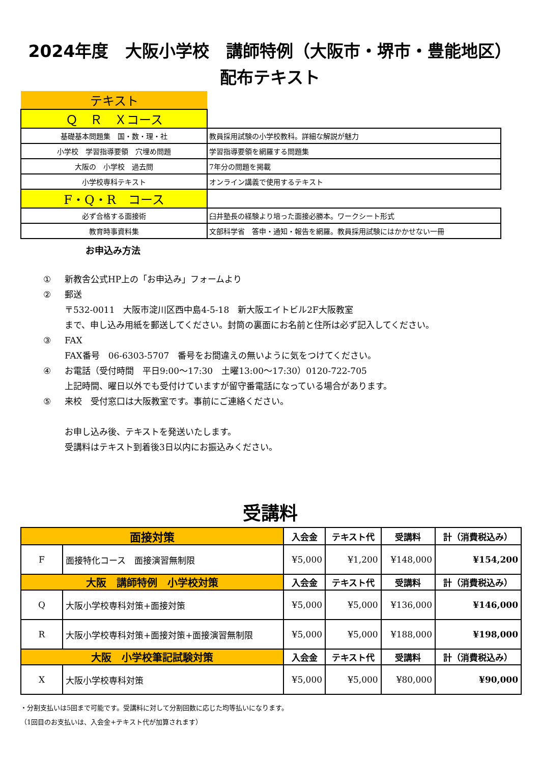2024年度　大阪小学校　講師特例（大阪市・堺市・豊能地区）
配布テキスト
| テキスト | |
| Ｑ Ｒ Ｘコース | |
| 基礎基本問題集 国・数・理・社 | 教員採用試験の小学校教科。詳細な解説が魅力 |
| 小学校 学習指導要領 穴埋め問題 | 学習指導要領を網羅する問題集 |
| 大阪の 小学校 過去問 | 7年分の問題を掲載 |
| 小学校専科テキスト | オンライン講義で使用するテキスト |
| F・Q・R コース | |
| 必ず合格する面接術 | 臼井塾長の経験より培った面接必勝本。ワークシート形式 |
| 教育時事資料集 | 文部科学省 答申・通知・報告を網羅。教員採用試験にはかかせない一冊 |
お申込み方法
① 新教舎公式HP上の「お申込み」フォームより
② 郵送
〒532-0011　大阪市淀川区西中島4-5-18　新大阪エイトビル2F大阪教室
まで、申し込み用紙を郵送してください。封筒の裏面にお名前と住所は必ず記入してください。
③ FAX
FAX番号　06-6303-5707　番号をお間違えの無いように気をつけてください。
④ お電話（受付時間　平日9:00～17:30　土曜13:00～17:30）0120-722-705
上記時間、曜日以外でも受付けていますが留守番電話になっている場合があります。
⑤ 来校　受付窓口は大阪教室です。事前にご連絡ください。
お申し込み後、テキストを発送いたします。
受講料はテキスト到着後3日以内にお振込みください。
受講料
| 面接対策 | | 入会金 | テキスト代 | 受講料 | 計（消費税込み） |
| F | 面接特化コース 面接演習無制限 | ¥5,000 | ¥1,200 | ¥148,000 | ¥154,200 |
| 大阪 講師特例 小学校対策 | | 入会金 | テキスト代 | 受講料 | 計（消費税込み） |
| Q | 大阪小学校専科対策+面接対策 | ¥5,000 | ¥5,000 | ¥136,000 | ¥146,000 |
| R | 大阪小学校専科対策+面接対策+面接演習無制限 | ¥5,000 | ¥5,000 | ¥188,000 | ¥198,000 |
| 大阪 小学校筆記試験対策 | | 入会金 | テキスト代 | 受講料 | 計（消費税込み） |
| X | 大阪小学校専科対策 | ¥5,000 | ¥5,000 | ¥80,000 | ¥90,000 |
・分割支払いは5回まで可能です。受講料に対して分割回数に応じた均等払いになります。
（1回目のお支払いは、入会金+テキスト代が加算されます）